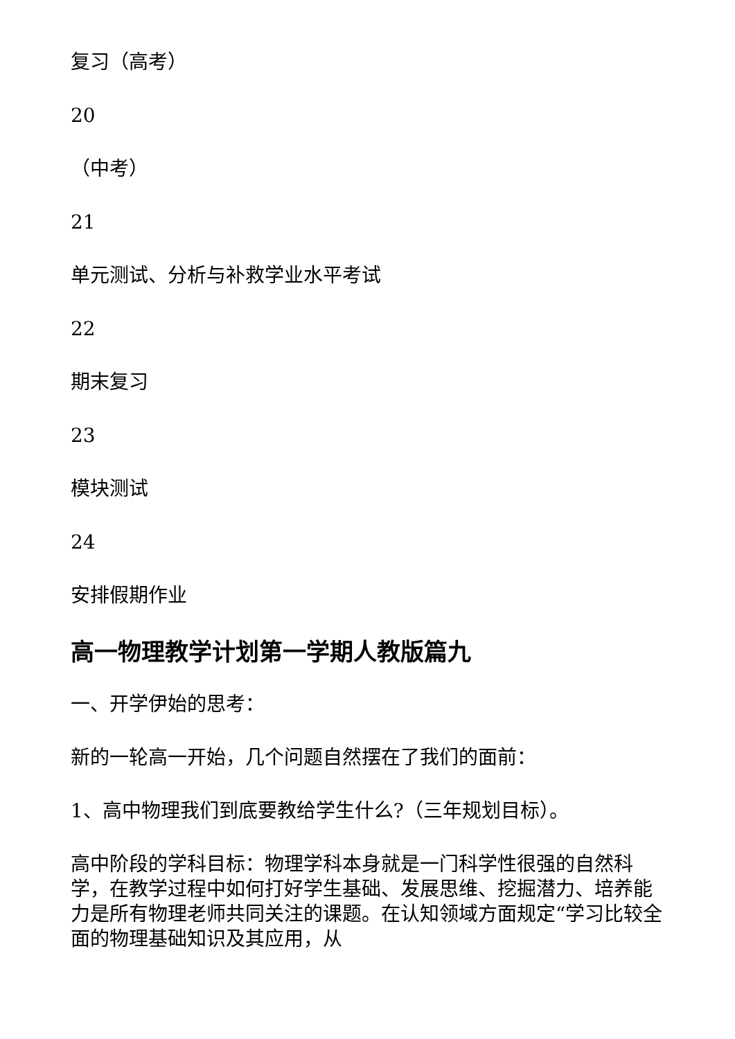复习（高考）
20
（中考）
21
单元测试、分析与补救学业水平考试
22
期末复习
23
模块测试
24
安排假期作业
高一物理教学计划第一学期人教版篇九
一、开学伊始的思考：
新的一轮高一开始，几个问题自然摆在了我们的面前：
1、高中物理我们到底要教给学生什么?（三年规划目标）。
高中阶段的学科目标：物理学科本身就是一门科学性很强的自然科学，在教学过程中如何打好学生基础、发展思维、挖掘潜力、培养能力是所有物理老师共同关注的课题。在认知领域方面规定“学习比较全面的物理基础知识及其应用，从